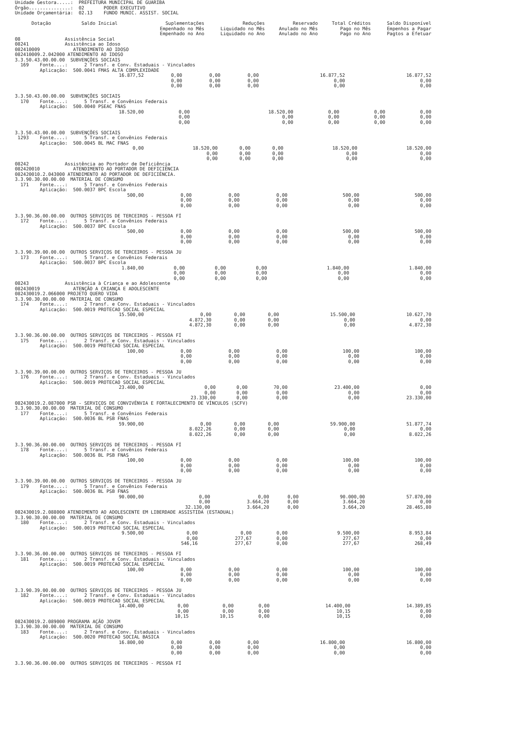Unidade Gestora.....:  PREFEITURA MUNICIPAL DE GUARIBA
Órgão...............:  02       PODER EXECUTIVO
Unidade Orçamentária:  02.13    FUNDO MUNIC. ASSIST. SOCIAL
| Dotação Saldo Inicial | Suplementações Empenhado no Mês Empenhado no Ano | Reduções Liquidado no Mês Liquidado no Ano | Reservado Anulado no Mês Anulado no Ano | Total Créditos Pago no Mês Pago no Ano | Saldo Disponível Empenhos a Pagar Pagtos a Efetuar |
| --- | --- | --- | --- | --- | --- |
08                Assistência Social
08241             Assistência ao Idoso
082410009            ATENDIMENTO AO IDOSO
082410009.2.042000 ATENDIMENTO AO IDOSO
3.3.50.43.00.00.00  SUBVENÇÕES SOCIAIS
  169    Fonte....:      2 Transf. e Conv. Estaduais - Vinculados
         Aplicação:  500.0041 FMAS ALTA COMPLEXIDADE
| 16.877,52 | 0,00 0,00 0,00 | 0,00 0,00 0,00 | 0,00 0,00 0,00 | 16.877,52 0,00 0,00 | 16.877,52 0,00 0,00 |
3.3.50.43.00.00.00  SUBVENÇÕES SOCIAIS
  170    Fonte....:      5 Transf. e Convênios Federais
         Aplicação:  500.0040 PSEAC FNAS
| 18.520,00 | 0,00 0,00 0,00 | 18.520,00 0,00 0,00 | 0,00 0,00 0,00 | 0,00 0,00 0,00 | 0,00 0,00 0,00 |
3.3.50.43.00.00.00  SUBVENÇÕES SOCIAIS
 1293    Fonte....:      5 Transf. e Convênios Federais
         Aplicação:  500.0045 BL MAC FNAS
| 0,00 | 18.520,00 0,00 0,00 | 0,00 0,00 0,00 | 0,00 0,00 0,00 | 18.520,00 0,00 0,00 | 18.520,00 0,00 0,00 |
08242             Assistência ao Portador de Deficiência
082420010            ATENDIMENTO AO PORTADOR DE DEFICIÊNCIA
082420010.2.043000 ATENDIMENTO AO PORTADOR DE DEFICIÊNCIA.
3.3.90.30.00.00.00  MATERIAL DE CONSUMO
  171    Fonte....:      5 Transf. e Convênios Federais
         Aplicação:  500.0037 BPC Escola
| 500,00 | 0,00 0,00 0,00 | 0,00 0,00 0,00 | 0,00 0,00 0,00 | 500,00 0,00 0,00 | 500,00 0,00 0,00 |
3.3.90.36.00.00.00  OUTROS SERVIÇOS DE TERCEIROS - PESSOA FÍ
  172    Fonte....:      5 Transf. e Convênios Federais
         Aplicação:  500.0037 BPC Escola
| 500,00 | 0,00 0,00 0,00 | 0,00 0,00 0,00 | 0,00 0,00 0,00 | 500,00 0,00 0,00 | 500,00 0,00 0,00 |
3.3.90.39.00.00.00  OUTROS SERVIÇOS DE TERCEIROS - PESSOA JU
  173    Fonte....:      5 Transf. e Convênios Federais
         Aplicação:  500.0037 BPC Escola
| 1.840,00 | 0,00 0,00 0,00 | 0,00 0,00 0,00 | 0,00 0,00 0,00 | 1.840,00 0,00 0,00 | 1.840,00 0,00 0,00 |
08243             Assistência à Criança e ao Adolescente
082430019            ATENÇÃO A CRIANÇA E ADOLESCENTE
082430019.2.066000 PROJETO QUERO VIDA
3.3.90.30.00.00.00  MATERIAL DE CONSUMO
  174    Fonte....:      2 Transf. e Conv. Estaduais - Vinculados
         Aplicação:  500.0019 PROTECAO SOCIAL ESPECIAL
| 15.500,00 | 0,00 4.872,30 4.872,30 | 0,00 0,00 0,00 | 0,00 0,00 0,00 | 15.500,00 0,00 0,00 | 10.627,70 0,00 4.872,30 |
3.3.90.36.00.00.00  OUTROS SERVIÇOS DE TERCEIROS - PESSOA FÍ
  175    Fonte....:      2 Transf. e Conv. Estaduais - Vinculados
         Aplicação:  500.0019 PROTECAO SOCIAL ESPECIAL
| 100,00 | 0,00 0,00 0,00 | 0,00 0,00 0,00 | 0,00 0,00 0,00 | 100,00 0,00 0,00 | 100,00 0,00 0,00 |
3.3.90.39.00.00.00  OUTROS SERVIÇOS DE TERCEIROS - PESSOA JU
  176    Fonte....:      2 Transf. e Conv. Estaduais - Vinculados
         Aplicação:  500.0019 PROTECAO SOCIAL ESPECIAL
| 23.400,00 | 0,00 0,00 23.330,00 | 0,00 0,00 0,00 | 70,00 0,00 0,00 | 23.400,00 0,00 0,00 | 0,00 0,00 23.330,00 |
082430019.2.087000 PSB - SERVIÇOS DE CONVIVÊNVIA E FORTALECIMENTO DE VÍNCULOS (SCFV)
3.3.90.30.00.00.00  MATERIAL DE CONSUMO
  177    Fonte....:      5 Transf. e Convênios Federais
         Aplicação:  500.0036 BL PSB FNAS
| 59.900,00 | 0,00 8.022,26 8.022,26 | 0,00 0,00 0,00 | 0,00 0,00 0,00 | 59.900,00 0,00 0,00 | 51.877,74 0,00 8.022,26 |
3.3.90.36.00.00.00  OUTROS SERVIÇOS DE TERCEIROS - PESSOA FÍ
  178    Fonte....:      5 Transf. e Convênios Federais
         Aplicação:  500.0036 BL PSB FNAS
| 100,00 | 0,00 0,00 0,00 | 0,00 0,00 0,00 | 0,00 0,00 0,00 | 100,00 0,00 0,00 | 100,00 0,00 0,00 |
3.3.90.39.00.00.00  OUTROS SERVIÇOS DE TERCEIROS - PESSOA JU
  179    Fonte....:      5 Transf. e Convênios Federais
         Aplicação:  500.0036 BL PSB FNAS
| 90.000,00 | 0,00 0,00 32.130,00 | 0,00 3.664,20 3.664,20 | 0,00 0,00 0,00 | 90.000,00 3.664,20 3.664,20 | 57.870,00 0,00 28.465,80 |
082430019.2.088000 ATENDIMENTO AO ADOLESCENTE EM LIBERDADE ASSISTIDA (ESTADUAL)
3.3.90.30.00.00.00  MATERIAL DE CONSUMO
  180    Fonte....:      2 Transf. e Conv. Estaduais - Vinculados
         Aplicação:  500.0019 PROTECAO SOCIAL ESPECIAL
| 9.500,00 | 0,00 0,00 546,16 | 0,00 277,67 277,67 | 0,00 0,00 0,00 | 9.500,00 277,67 277,67 | 8.953,84 0,00 268,49 |
3.3.90.36.00.00.00  OUTROS SERVIÇOS DE TERCEIROS - PESSOA FÍ
  181    Fonte....:      2 Transf. e Conv. Estaduais - Vinculados
         Aplicação:  500.0019 PROTECAO SOCIAL ESPECIAL
| 100,00 | 0,00 0,00 0,00 | 0,00 0,00 0,00 | 0,00 0,00 0,00 | 100,00 0,00 0,00 | 100,00 0,00 0,00 |
3.3.90.39.00.00.00  OUTROS SERVIÇOS DE TERCEIROS - PESSOA JU
  182    Fonte....:      2 Transf. e Conv. Estaduais - Vinculados
         Aplicação:  500.0019 PROTECAO SOCIAL ESPECIAL
| 14.400,00 | 0,00 0,00 10,15 | 0,00 0,00 10,15 | 0,00 0,00 0,00 | 14.400,00 10,15 10,15 | 14.389,85 0,00 0,00 |
082430019.2.089000 PROGRAMA AÇÃO JOVEM
3.3.90.30.00.00.00  MATERIAL DE CONSUMO
  183    Fonte....:      2 Transf. e Conv. Estaduais - Vinculados
         Aplicação:  500.0020 PROTECAO SOCIAL BASICA
| 16.800,00 | 0,00 0,00 0,00 | 0,00 0,00 0,00 | 0,00 0,00 0,00 | 16.800,00 0,00 0,00 | 16.800,00 0,00 0,00 |
3.3.90.36.00.00.00  OUTROS SERVIÇOS DE TERCEIROS - PESSOA FÍ